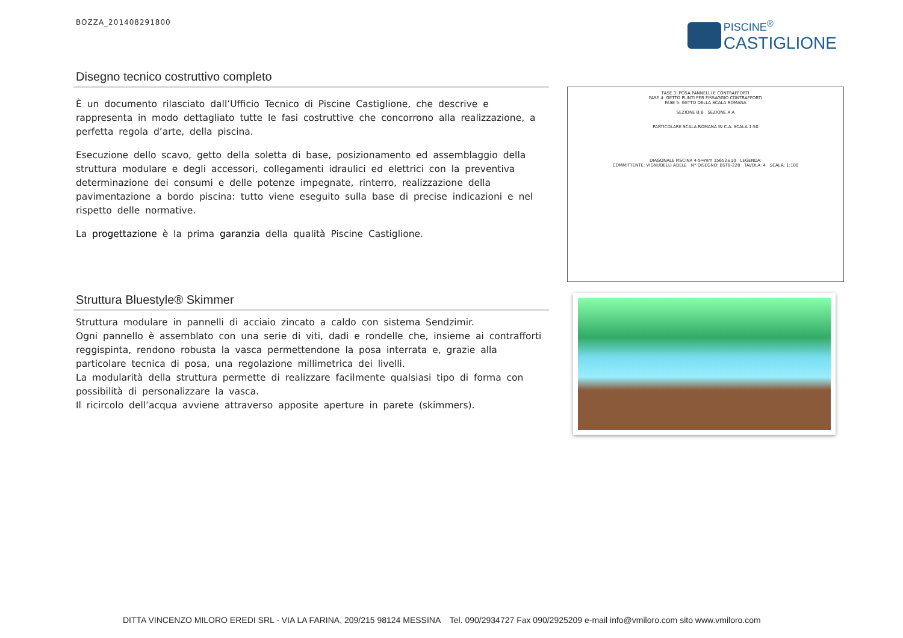BOZZA_201408291800
PISCINE<sup>®</sup>
CASTIGLIONE
Disegno tecnico costruttivo completo
È un documento rilasciato dall’Ufficio Tecnico di Piscine Castiglione, che descrive e rappresenta in modo dettagliato tutte le fasi costruttive che concorrono alla realizzazione, a perfetta regola d’arte, della piscina.
Esecuzione dello scavo, getto della soletta di base, posizionamento ed assemblaggio della struttura modulare e degli accessori, collegamenti idraulici ed elettrici con la preventiva determinazione dei consumi e delle potenze impegnate, rinterro, realizzazione della pavimentazione a bordo piscina: tutto viene eseguito sulla base di precise indicazioni e nel rispetto delle normative.
La progettazione è la prima garanzia della qualità Piscine Castiglione.
FASE 3: POSA PANNELLI E CONTRAFFORTI
FASE 4: GETTO PLINTI PER FISSAGGIO CONTRAFFORTI
FASE 5: GETTO DELLA SCALA ROMANA
SEZIONE B:B SEZIONE A:A
PARTICOLARE SCALA ROMANA IN C.A. SCALA 1:50
DIAGONALE PISCINA 4-5=mm 15652±10 LEGENDA:
COMMITTENTE: VIGNUDELLI ADELE N° DISEGNO: BST8-228 TAVOLA: 4 SCALA: 1:100
Struttura Bluestyle® Skimmer
Struttura modulare in pannelli di acciaio zincato a caldo con sistema Sendzimir.
Ogni pannello è assemblato con una serie di viti, dadi e rondelle che, insieme ai contrafforti reggispinta, rendono robusta la vasca permettendone la posa interrata e, grazie alla particolare tecnica di posa, una regolazione millimetrica dei livelli.
La modularità della struttura permette di realizzare facilmente qualsiasi tipo di forma con possibilità di personalizzare la vasca.
Il ricircolo dell’acqua avviene attraverso apposite aperture in parete (skimmers).
DITTA VINCENZO MILORO EREDI SRL - VIA LA FARINA, 209/215 98124 MESSINA Tel. 090/2934727 Fax 090/2925209 e-mail info@vmiloro.com sito www.vmiloro.com